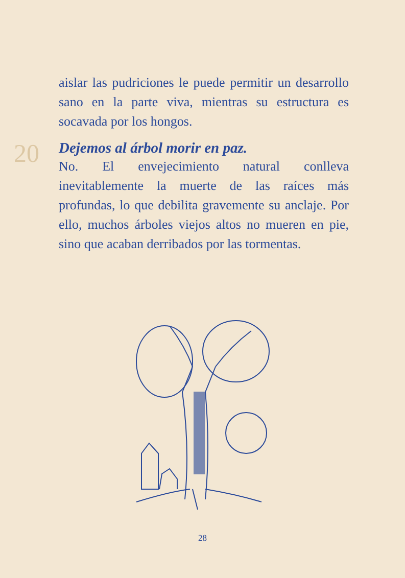aislar las pudriciones le puede permitir un desarrollo sano en la parte viva, mientras su estructura es socavada por los hongos.
20
Dejemos al árbol morir en paz.
No. El envejecimiento natural conlleva inevitablemente la muerte de las raíces más profundas, lo que debilita gravemente su anclaje. Por ello, muchos árboles viejos altos no mueren en pie, sino que acaban derribados por las tormentas.
28